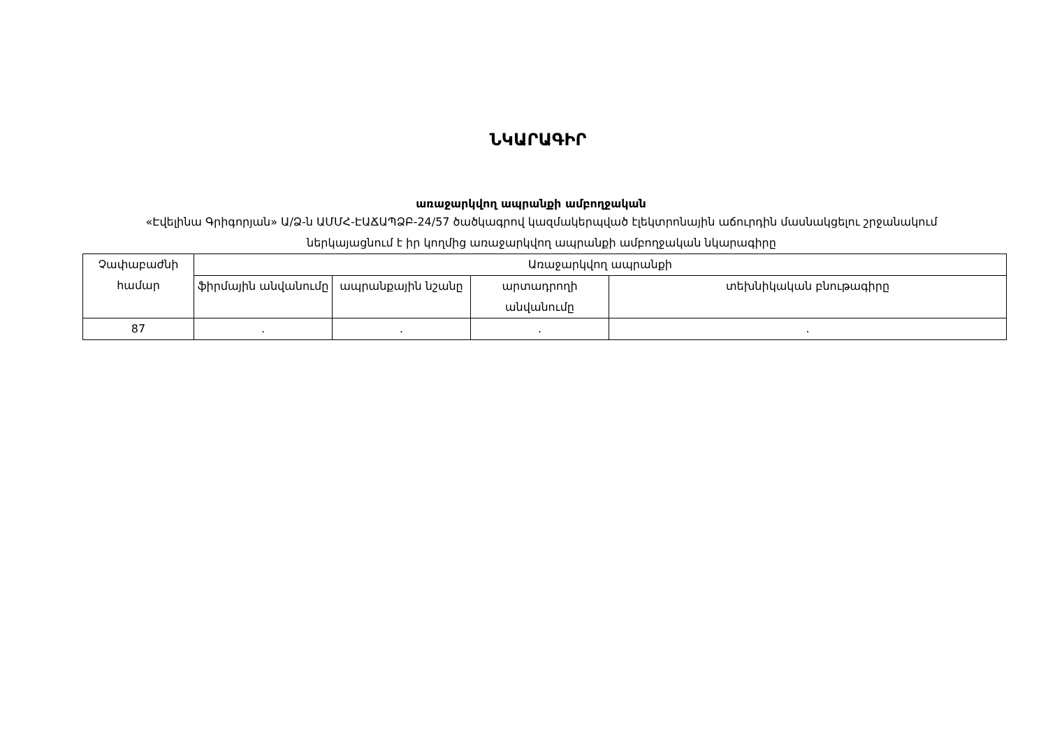ՆԿԱՐԱԳԻՐ
առաջարկվող ապրանքի ամբողջական
«Էվելինա Գրիգորյան» Ա/Ձ-ն ԱՄՄՀ-ԷԱՃԱՊՁԲ-24/57 ծածկագրով կազմակերպված էլեկտրոնային աճուրդին մասնակցելու շրջանակում ներկայացնում է իր կողմից առաջարկվող ապրանքի ամբողջական նկարագիրը
| Չափաբաժնի համար | Առաջարկվող ապրանքի | | | |
| --- | --- | --- | --- | --- |
| | ֆիրմային անվանումը | ապրանքային նշանը | արտադրողի անվանումը | տեխնիկական բնութագիրը |
| 87 | . | . | . | . |